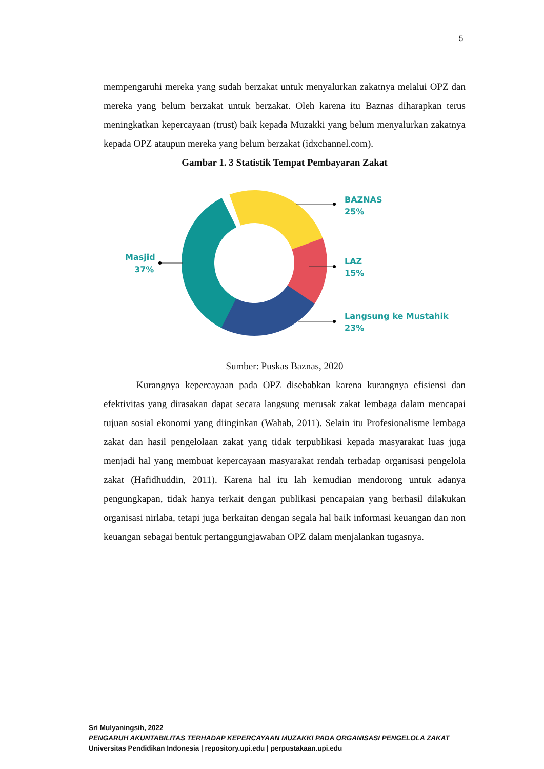5
mempengaruhi mereka yang sudah berzakat untuk menyalurkan zakatnya melalui OPZ dan mereka yang belum berzakat untuk berzakat. Oleh karena itu Baznas diharapkan terus meningkatkan kepercayaan (trust) baik kepada Muzakki yang belum menyalurkan zakatnya kepada OPZ ataupun mereka yang belum berzakat (idxchannel.com).
Gambar 1. 3 Statistik Tempat Pembayaran Zakat
BAZNAS
25%
LAZ
15%
Langsung ke Mustahik
23%
Masjid
37%
Sumber: Puskas Baznas, 2020
Kurangnya kepercayaan pada OPZ disebabkan karena kurangnya efisiensi dan efektivitas yang dirasakan dapat secara langsung merusak zakat lembaga dalam mencapai tujuan sosial ekonomi yang diinginkan (Wahab, 2011). Selain itu Profesionalisme lembaga zakat dan hasil pengelolaan zakat yang tidak terpublikasi kepada masyarakat luas juga menjadi hal yang membuat kepercayaan masyarakat rendah terhadap organisasi pengelola zakat (Hafidhuddin, 2011). Karena hal itu lah kemudian mendorong untuk adanya pengungkapan, tidak hanya terkait dengan publikasi pencapaian yang berhasil dilakukan organisasi nirlaba, tetapi juga berkaitan dengan segala hal baik informasi keuangan dan non keuangan sebagai bentuk pertanggungjawaban OPZ dalam menjalankan tugasnya.
Sri Mulyaningsih, 2022
PENGARUH AKUNTABILITAS TERHADAP KEPERCAYAAN MUZAKKI PADA ORGANISASI PENGELOLA ZAKAT
Universitas Pendidikan Indonesia | repository.upi.edu | perpustakaan.upi.edu